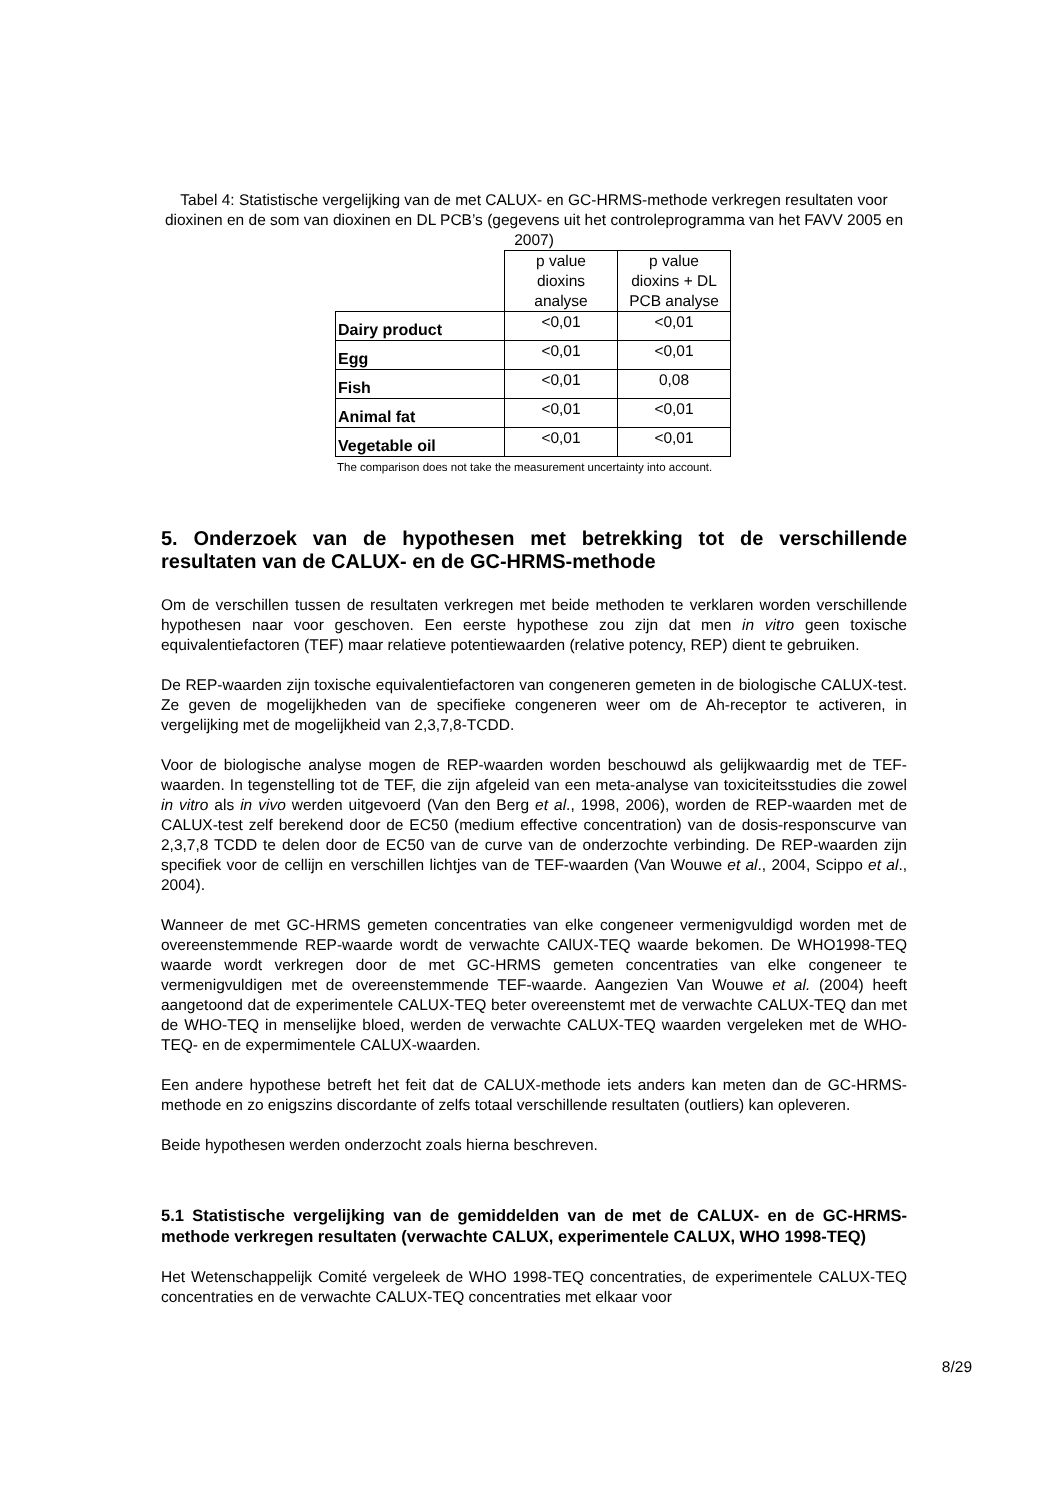Tabel 4: Statistische vergelijking van de met CALUX- en GC-HRMS-methode verkregen resultaten voor dioxinen en de som van dioxinen en DL PCB’s (gegevens uit het controleprogramma van het FAVV 2005 en 2007)
| | p value dioxins analyse | p value dioxins + DL PCB analyse |
| Dairy product | <0,01 | <0,01 |
| Egg | <0,01 | <0,01 |
| Fish | <0,01 | 0,08 |
| Animal fat | <0,01 | <0,01 |
| Vegetable oil | <0,01 | <0,01 |
The comparison does not take the measurement uncertainty into account.
5. Onderzoek van de hypothesen met betrekking tot de verschillende resultaten van de CALUX- en de GC-HRMS-methode
Om de verschillen tussen de resultaten verkregen met beide methoden te verklaren worden verschillende hypothesen naar voor geschoven. Een eerste hypothese zou zijn dat men in vitro geen toxische equivalentiefactoren (TEF) maar relatieve potentiewaarden (relative potency, REP) dient te gebruiken.
De REP-waarden zijn toxische equivalentiefactoren van congeneren gemeten in de biologische CALUX-test. Ze geven de mogelijkheden van de specifieke congeneren weer om de Ah-receptor te activeren, in vergelijking met de mogelijkheid van 2,3,7,8-TCDD.
Voor de biologische analyse mogen de REP-waarden worden beschouwd als gelijkwaardig met de TEF-waarden. In tegenstelling tot de TEF, die zijn afgeleid van een meta-analyse van toxiciteitsstudies die zowel in vitro als in vivo werden uitgevoerd (Van den Berg et al., 1998, 2006), worden de REP-waarden met de CALUX-test zelf berekend door de EC50 (medium effective concentration) van de dosis-responscurve van 2,3,7,8 TCDD te delen door de EC50 van de curve van de onderzochte verbinding. De REP-waarden zijn specifiek voor de cellijn en verschillen lichtjes van de TEF-waarden (Van Wouwe et al., 2004, Scippo et al., 2004).
Wanneer de met GC-HRMS gemeten concentraties van elke congeneer vermenigvuldigd worden met de overeenstemmende REP-waarde wordt de verwachte CAlUX-TEQ waarde bekomen. De WHO1998-TEQ waarde wordt verkregen door de met GC-HRMS gemeten concentraties van elke congeneer te vermenigvuldigen met de overeenstemmende TEF-waarde. Aangezien Van Wouwe et al. (2004) heeft aangetoond dat de experimentele CALUX-TEQ beter overeenstemt met de verwachte CALUX-TEQ dan met de WHO-TEQ in menselijke bloed, werden de verwachte CALUX-TEQ waarden vergeleken met de WHO-TEQ- en de expermimentele CALUX-waarden.
Een andere hypothese betreft het feit dat de CALUX-methode iets anders kan meten dan de GC-HRMS-methode en zo enigszins discordante of zelfs totaal verschillende resultaten (outliers) kan opleveren.
Beide hypothesen werden onderzocht zoals hierna beschreven.
5.1 Statistische vergelijking van de gemiddelden van de met de CALUX- en de GC-HRMS-methode verkregen resultaten (verwachte CALUX, experimentele CALUX, WHO 1998-TEQ)
Het Wetenschappelijk Comité vergeleek de WHO 1998-TEQ concentraties, de experimentele CALUX-TEQ concentraties en de verwachte CALUX-TEQ concentraties met elkaar voor
8/29